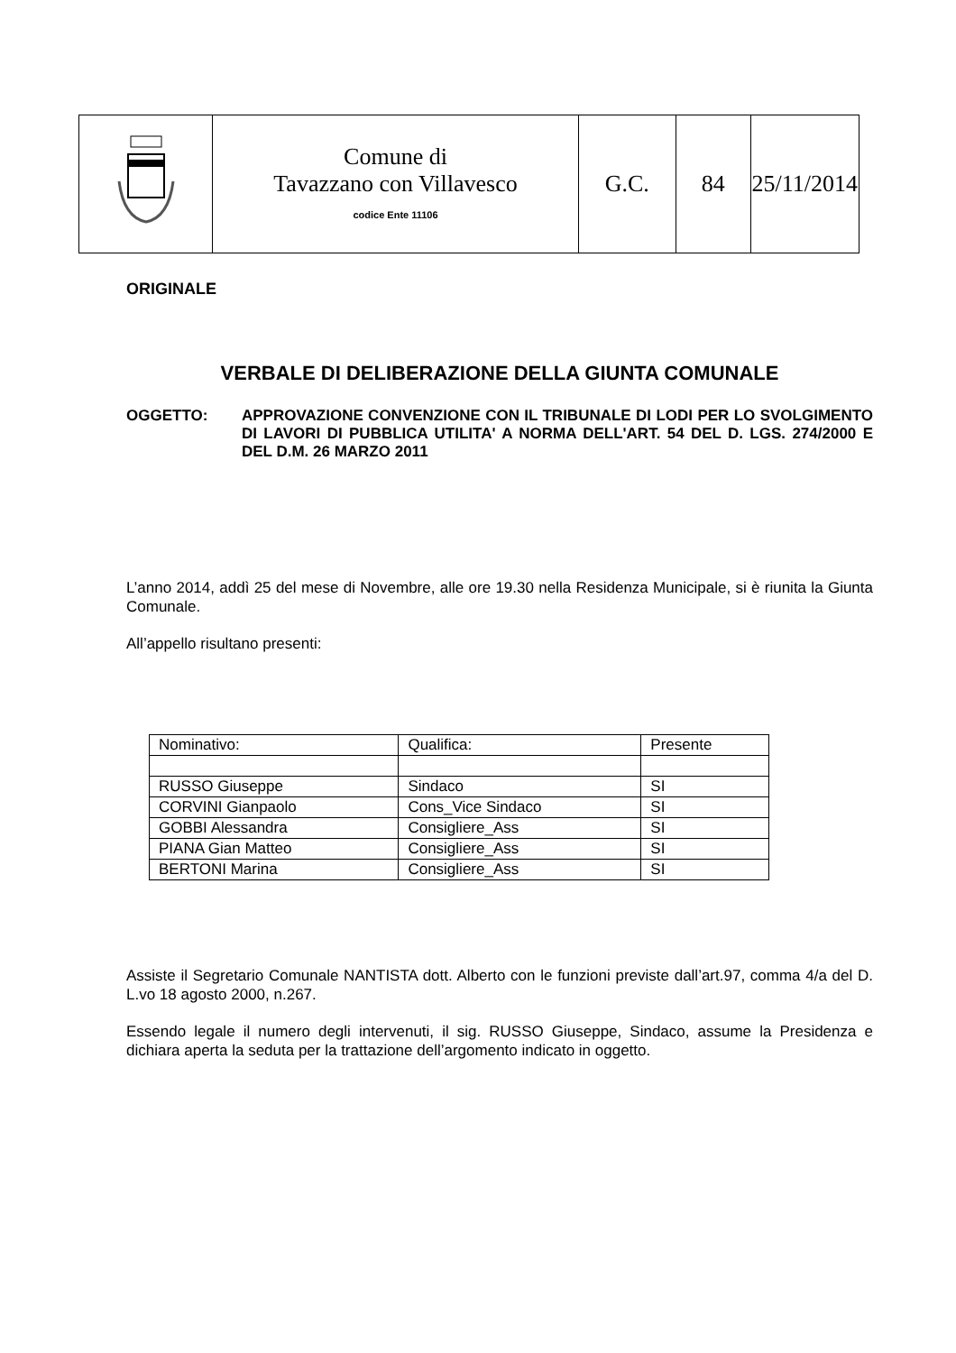| | Comune di Tavazzano con Villavesco codice Ente 11106 | G.C. | 84 | 25/11/2014 |
ORIGINALE
VERBALE DI DELIBERAZIONE DELLA GIUNTA COMUNALE
OGGETTO:
APPROVAZIONE CONVENZIONE CON IL TRIBUNALE DI LODI PER LO SVOLGIMENTO DI LAVORI DI PUBBLICA UTILITA' A NORMA DELL'ART. 54 DEL D. LGS. 274/2000 E DEL D.M. 26 MARZO 2011
L’anno 2014, addì 25 del mese di Novembre, alle ore 19.30 nella Residenza Municipale, si è riunita la Giunta Comunale.
All’appello risultano presenti:
| Nominativo: | Qualifica: | Presente |
| RUSSO Giuseppe | Sindaco | SI |
| CORVINI Gianpaolo | Cons_Vice Sindaco | SI |
| GOBBI Alessandra | Consigliere_Ass | SI |
| PIANA Gian Matteo | Consigliere_Ass | SI |
| BERTONI Marina | Consigliere_Ass | SI |
Assiste il Segretario Comunale NANTISTA dott. Alberto con le funzioni previste dall’art.97, comma 4/a del D. L.vo 18 agosto 2000, n.267.
Essendo legale il numero degli intervenuti, il sig. RUSSO Giuseppe, Sindaco, assume la Presidenza e dichiara aperta la seduta per la trattazione dell’argomento indicato in oggetto.